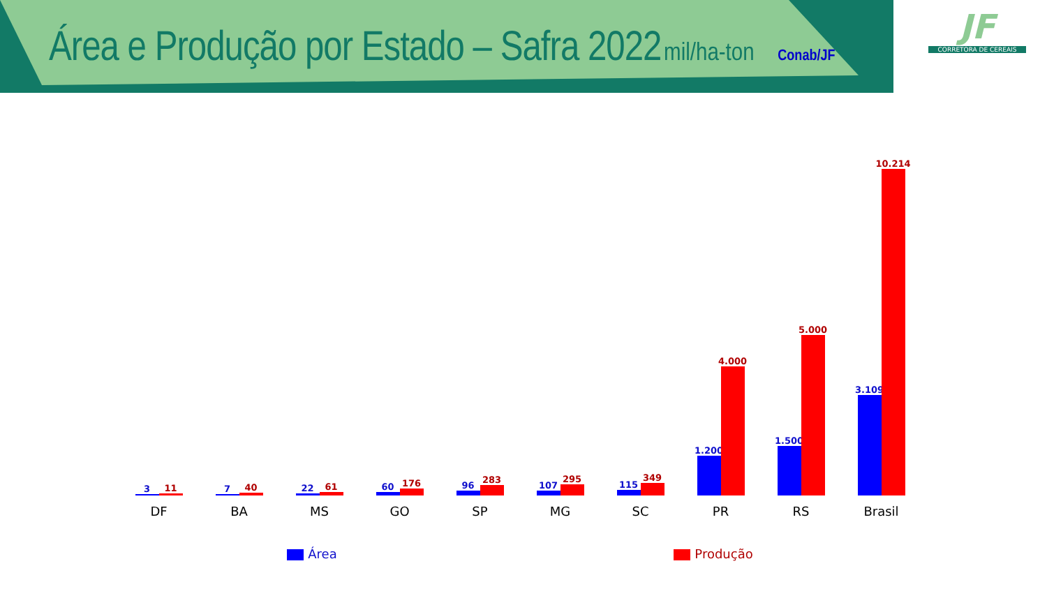Área e Produção por Estado – Safra 2022 mil/ha-ton Conab/JF
JF
CORRETORA DE CEREAIS
3
11
7
40
22
61
60
176
96
283
107
295
115
349
1.200
4.000
1.500
5.000
3.109
10.214
DF BA MS GO SP MG SC PR RS Brasil
Área Produção